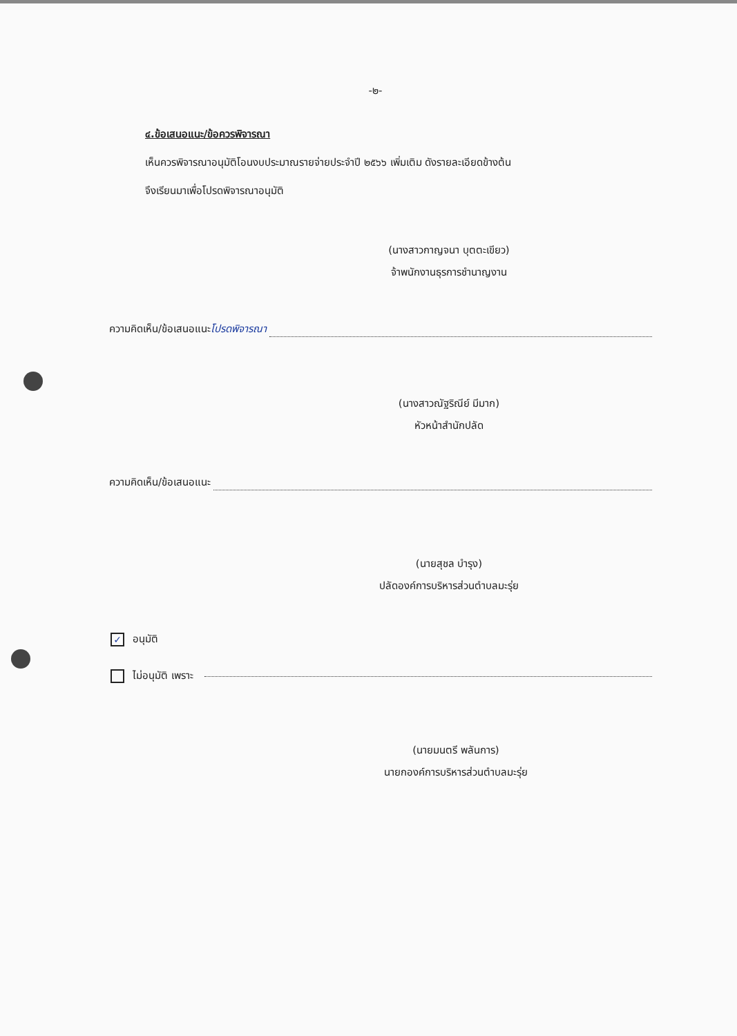-๒-
๔.ข้อเสนอแนะ/ข้อควรพิจารณา
เห็นควรพิจารณาอนุมัติโอนงบประมาณรายจ่ายประจำปี ๒๕๖๖ เพิ่มเติม ดังรายละเอียดข้างต้น
จึงเรียนมาเพื่อโปรดพิจารณาอนุมัติ
(นางสาวกาญจนา บุตตะเขียว)
จ้าพนักงานธุรการชำนาญงาน
ความคิดเห็น/ข้อเสนอแนะ โปรดพิจารณา
(นางสาวณัฐริณีย์ มีมาก)
หัวหน้าสำนักปลัด
ความคิดเห็น/ข้อเสนอแนะ
(นายสุชล บำรุง)
ปลัดองค์การบริหารส่วนตำบลมะรุ่ย
✓ อนุมัติ
ไม่อนุมัติ เพราะ
(นายมนตรี พลันการ)
นายกองค์การบริหารส่วนตำบลมะรุ่ย